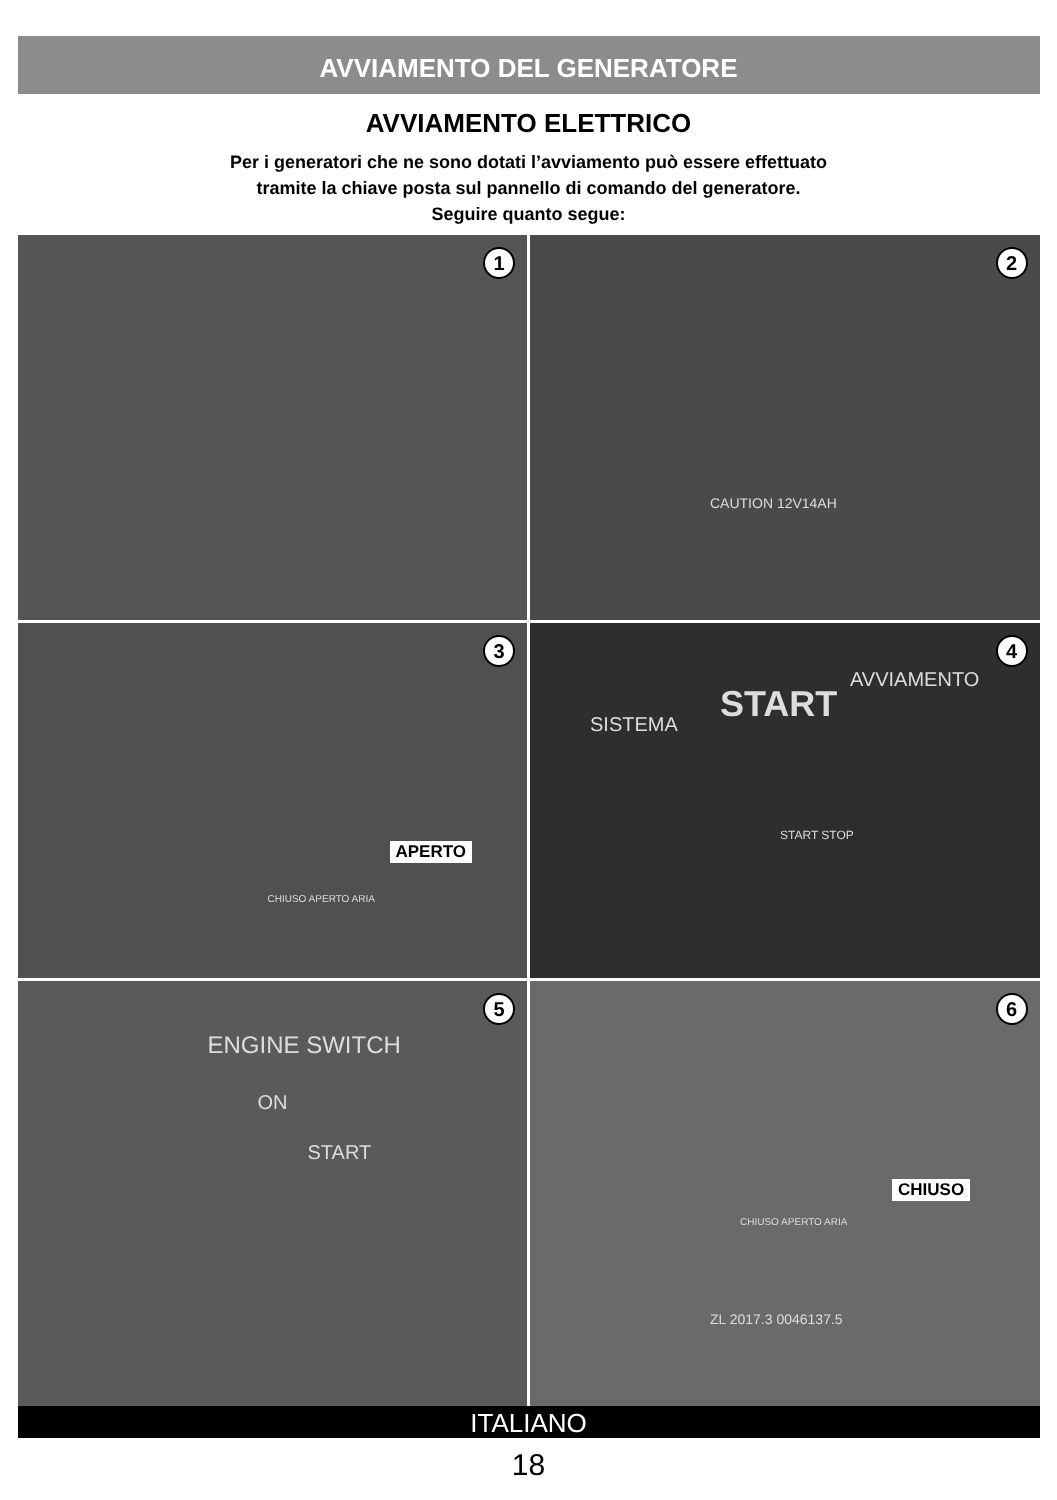AVVIAMENTO DEL GENERATORE
AVVIAMENTO ELETTRICO
Per i generatori che ne sono dotati l’avviamento può essere effettuato
tramite la chiave posta sul pannello di comando del generatore.
Seguire quanto segue:
1
2
CAUTION 12V14AH
3
APERTO
CHIUSO APERTO ARIA
4
SISTEMA START
AVVIAMENTO
START STOP
5
ENGINE SWITCH
ON
START
6
CHIUSO
CHIUSO APERTO ARIA
ZL 2017.3 0046137.5
ITALIANO
18